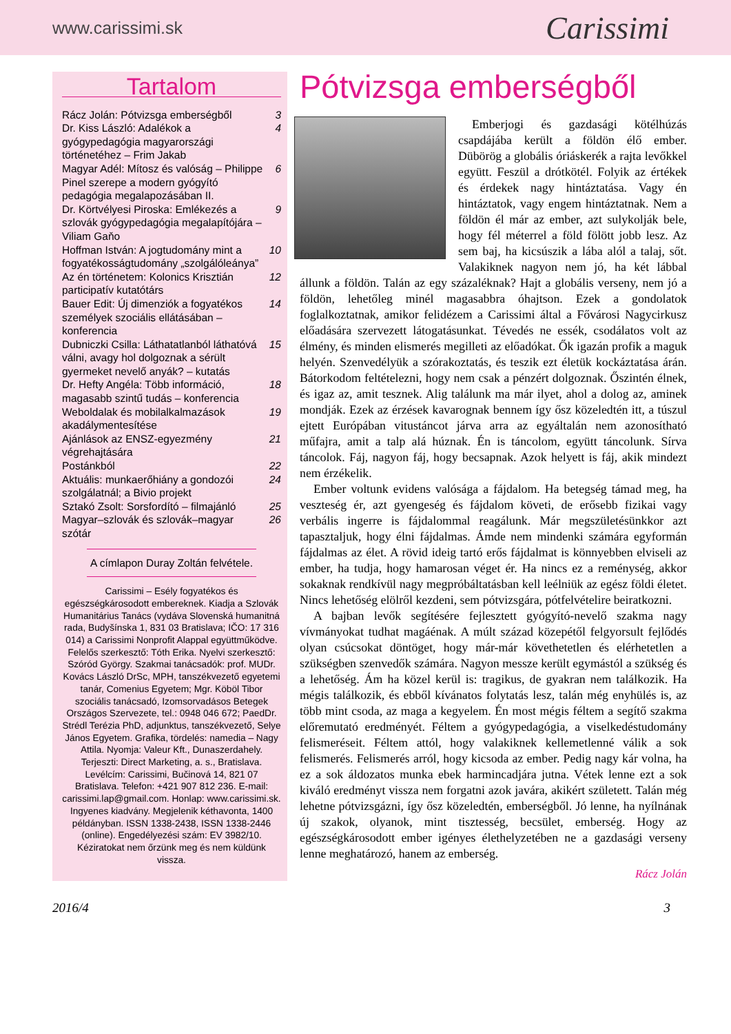www.carissimi.sk Carissimi
Tartalom
Rácz Jolán: Pótvizsga emberségből 3
Dr. Kiss László: Adalékok a gyógypedagógia magyarországi történetéhez – Frim Jakab 4
Magyar Adél: Mítosz és valóság – Philippe Pinel szerepe a modern gyógyító pedagógia megalapozásában II. 6
Dr. Körtvélyesi Piroska: Emlékezés a szlovák gyógypedagógia megalapítójára – Viliam Gaňo 9
Hoffman István: A jogtudomány mint a fogyatékosságtudomány „szolgálóleánya” 10
Az én történetem: Kolonics Krisztián participatív kutatótárs 12
Bauer Edit: Új dimenziók a fogyatékos személyek szociális ellátásában – konferencia 14
Dubniczki Csilla: Láthatatlanból láthatóvá válni, avagy hol dolgoznak a sérült gyermeket nevelő anyák? – kutatás 15
Dr. Hefty Angéla: Több információ, magasabb szintű tudás – konferencia 18
Weboldalak és mobilalkalmazások akadálymentesítése 19
Ajánlások az ENSZ-egyezmény végrehajtására 21
Postánkból 22
Aktuális: munkaerőhiány a gondozói szolgálatnál; a Bivio projekt 24
Sztakó Zsolt: Sorsfordító – filmajánló 25
Magyar–szlovák és szlovák–magyar szótár 26
A címlapon Duray Zoltán felvétele.
Carissimi – Esély fogyatékos és egészségkárosodott embereknek. Kiadja a Szlovák Humanitárius Tanács (vydáva Slovenská humanitná rada, Budyšínska 1, 831 03 Bratislava; IČO: 17 316 014) a Carissimi Nonprofit Alappal együttműködve. Felelős szerkesztő: Tóth Erika. Nyelvi szerkesztő: Szóród György. Szakmai tanácsadók: prof. MUDr. Kovács László DrSc, MPH, tanszékvezető egyetemi tanár, Comenius Egyetem; Mgr. Köböl Tibor szociális tanácsadó, Izomsorvadásos Betegek Országos Szervezete, tel.: 0948 046 672; PaedDr. Strédl Terézia PhD, adjunktus, tanszékvezető, Selye János Egyetem. Grafika, tördelés: namedia – Nagy Attila. Nyomja: Valeur Kft., Dunaszerdahely. Terjeszti: Direct Marketing, a. s., Bratislava. Levélcím: Carissimi, Bučinová 14, 821 07 Bratislava. Telefon: +421 907 812 236. E-mail: carissimi.lap@gmail.com. Honlap: www.carissimi.sk. Ingyenes kiadvány. Megjelenik kéthavonta, 1400 példányban. ISSN 1338-2438, ISSN 1338-2446 (online). Engedélyezési szám: EV 3982/10. Kéziratokat nem őrzünk meg és nem küldünk vissza.
Pótvizsga emberségből
Emberjogi és gazdasági kötélhúzás csapdájába került a földön élő ember. Dübörög a globális óriáskerék a rajta levőkkel együtt. Feszül a drótkötél. Folyik az értékek és érdekek nagy hintáztatása. Vagy én hintáztatok, vagy engem hintáztatnak. Nem a földön él már az ember, azt sulykolják bele, hogy fél méterrel a föld fölött jobb lesz. Az sem baj, ha kicsúszik a lába alól a talaj, sőt. Valakiknek nagyon nem jó, ha két lábbal állunk a földön. Talán az egy százaléknak? Hajt a globális verseny, nem jó a földön, lehetőleg minél magasabbra óhajtson. Ezek a gondolatok foglalkoztatnak, amikor felidézem a Carissimi által a Fővárosi Nagycirkusz előadására szervezett látogatásunkat. Tévedés ne essék, csodálatos volt az élmény, és minden elismerés megilleti az előadókat. Ők igazán profik a maguk helyén. Szenvedélyük a szórakoztatás, és teszik ezt életük kockáztatása árán. Bátorkodom feltételezni, hogy nem csak a pénzért dolgoznak. Őszintén élnek, és igaz az, amit tesznek. Alig találunk ma már ilyet, ahol a dolog az, aminek mondják. Ezek az érzések kavarognak bennem így ősz közeledtén itt, a túszul ejtett Európában vitustáncot járva arra az egyáltalán nem azonosítható műfajra, amit a talp alá húznak. Én is táncolom, együtt táncolunk. Sírva táncolok. Fáj, nagyon fáj, hogy becsapnak. Azok helyett is fáj, akik mindezt nem érzékelik.
Ember voltunk evidens valósága a fájdalom. Ha betegség támad meg, ha veszteség ér, azt gyengeség és fájdalom követi, de erősebb fizikai vagy verbális ingerre is fájdalommal reagálunk. Már megszületésünkkor azt tapasztaljuk, hogy élni fájdalmas. Ámde nem mindenki számára egyformán fájdalmas az élet. A rövid ideig tartó erős fájdalmat is könnyebben elviseli az ember, ha tudja, hogy hamarosan véget ér. Ha nincs ez a reménység, akkor sokaknak rendkívül nagy megpróbáltatásban kell leélniük az egész földi életet. Nincs lehetőség elölről kezdeni, sem pótvizsgára, pótfelvételire beiratkozni.
A bajban levők segítésére fejlesztett gyógyító-nevelő szakma nagy vívmányokat tudhat magáénak. A múlt század közepétől felgyorsult fejlődés olyan csúcsokat döntöget, hogy már-már követhetetlen és elérhetetlen a szükségben szenvedők számára. Nagyon messze került egymástól a szükség és a lehetőség. Ám ha közel kerül is: tragikus, de gyakran nem találkozik. Ha mégis találkozik, és ebből kívánatos folytatás lesz, talán még enyhülés is, az több mint csoda, az maga a kegyelem. Én most mégis féltem a segítő szakma előremutató eredményét. Féltem a gyógypedagógia, a viselkedéstudomány felismeréseit. Féltem attól, hogy valakiknek kellemetlenné válik a sok felismerés. Felismerés arról, hogy kicsoda az ember. Pedig nagy kár volna, ha ez a sok áldozatos munka ebek harmincadjára jutna. Vétek lenne ezt a sok kiváló eredményt vissza nem forgatni azok javára, akikért született. Talán még lehetne pótvizsgázni, így ősz közeledtén, emberségből. Jó lenne, ha nyílnának új szakok, olyanok, mint tisztesség, becsület, emberség. Hogy az egészségkárosodott ember igényes élethelyzetében ne a gazdasági verseny lenne meghatározó, hanem az emberség.
Rácz Jolán
2016/4 3